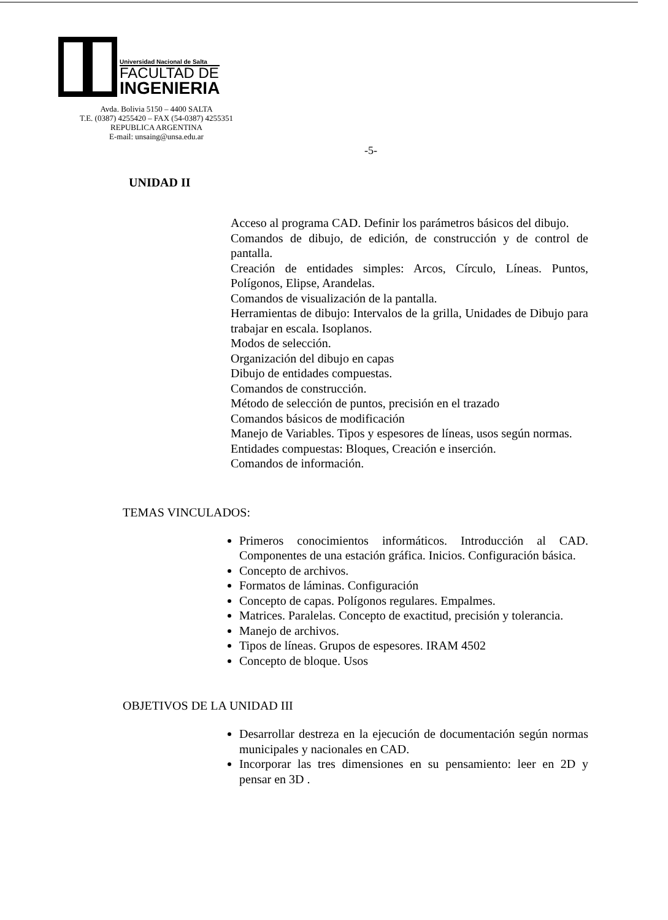Universidad Nacional de Salta
FACULTAD DE
INGENIERIA
Avda. Bolivia 5150 – 4400 SALTA
T.E. (0387) 4255420 – FAX (54-0387) 4255351
REPUBLICA ARGENTINA
E-mail: unsaing@unsa.edu.ar
-5-
UNIDAD II
Acceso al programa CAD. Definir los parámetros básicos del dibujo.
Comandos de dibujo, de edición, de construcción y de control de pantalla.
Creación de entidades simples: Arcos, Círculo, Líneas. Puntos, Polígonos, Elipse, Arandelas.
Comandos de visualización de la pantalla.
Herramientas de dibujo: Intervalos de la grilla, Unidades de Dibujo para trabajar en escala. Isoplanos.
Modos de selección.
Organización del dibujo en capas
Dibujo de entidades compuestas.
Comandos de construcción.
Método de selección de puntos, precisión en el trazado
Comandos básicos de modificación
Manejo de Variables. Tipos y espesores de líneas, usos según normas.
Entidades compuestas: Bloques, Creación e inserción.
Comandos de información.
TEMAS VINCULADOS:
Primeros conocimientos informáticos. Introducción al CAD. Componentes de una estación gráfica. Inicios. Configuración básica.
Concepto de archivos.
Formatos de láminas. Configuración
Concepto de capas. Polígonos regulares. Empalmes.
Matrices. Paralelas. Concepto de exactitud, precisión y tolerancia.
Manejo de archivos.
Tipos de líneas. Grupos de espesores. IRAM 4502
Concepto de bloque. Usos
OBJETIVOS DE LA UNIDAD III
Desarrollar destreza en la ejecución de documentación según normas municipales y nacionales en CAD.
Incorporar las tres dimensiones en su pensamiento: leer en 2D y pensar en 3D .